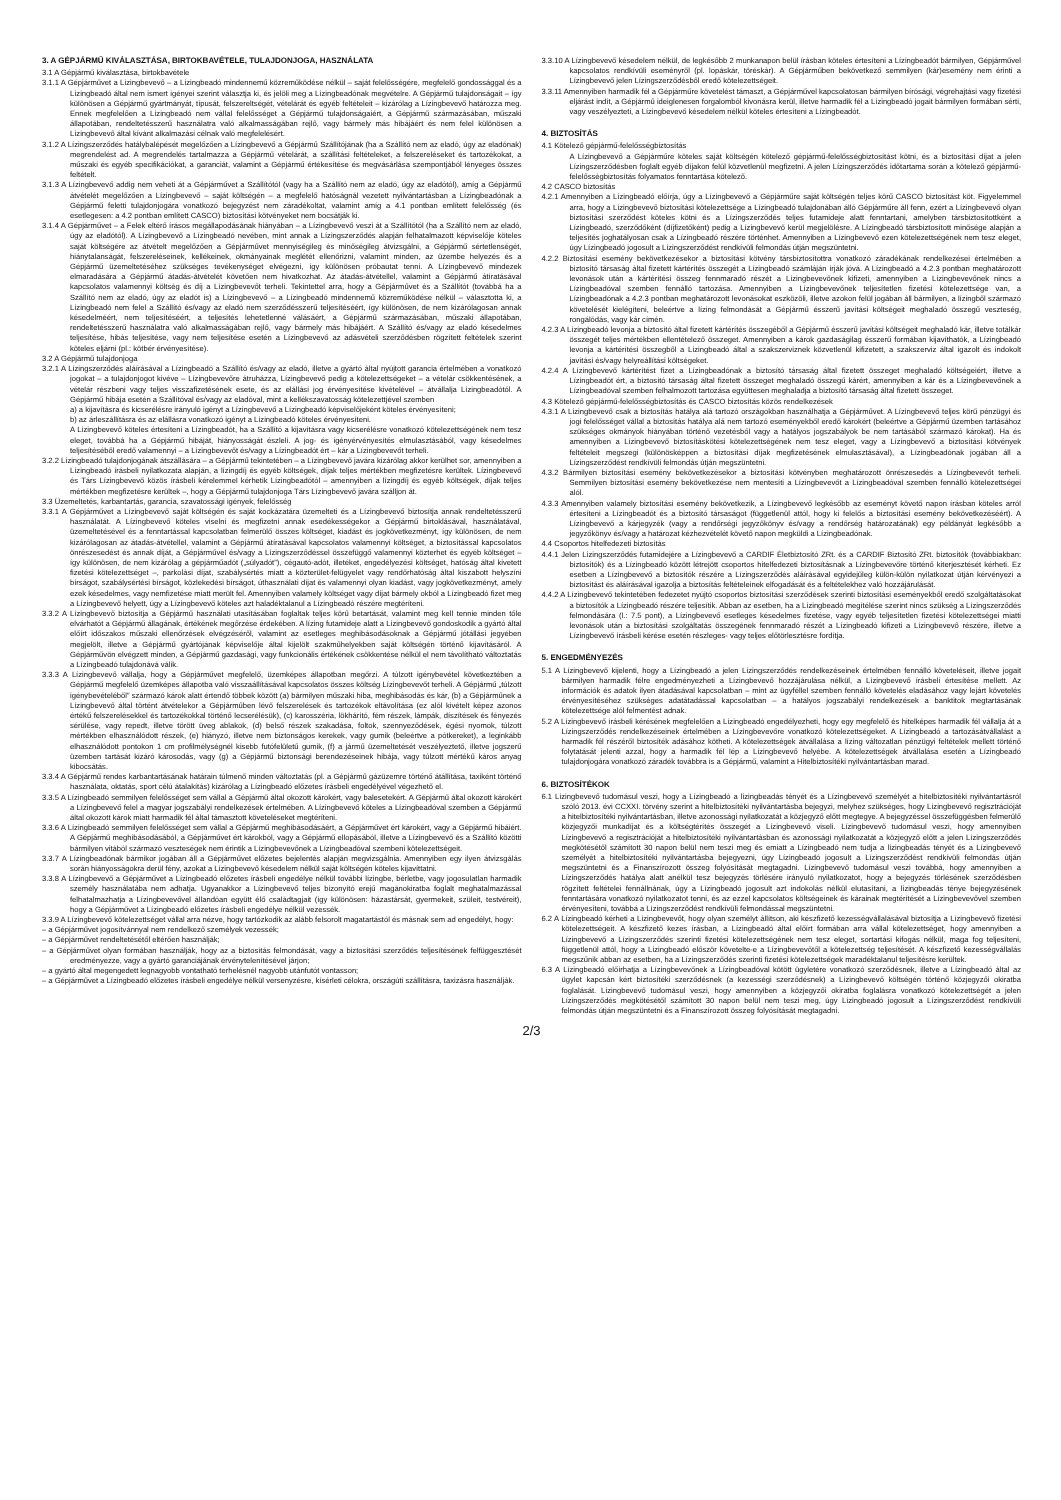3. A GÉPJÁRMŰ KIVÁLASZTÁSA, BIRTOKBAVÉTELE, TULAJDONJOGA, HASZNÁLATA
3.1 A Gépjármű kiválasztása, birtokbavétele
3.1.1 A Gépjárművet a Lízingbevevő – a Lízingbeadó mindennemű közreműködése nélkül – saját felelősségére, megfelelő gondossággal és a Lízingbeadó által nem ismert igényei szerint választja ki, és jelöli meg a Lízingbeadónak megvételre. A Gépjármű tulajdonságait – így különösen a Gépjármű gyártmányát, típusát, felszereltségét, vételárát és egyéb feltételeit – kizárólag a Lízingbevevő határozza meg. Ennek megfelelően a Lízingbeadó nem vállal felelősséget a Gépjármű tulajdonságaiért, a Gépjármű származásában, műszaki állapotában, rendeltetésszerű használatra való alkalmasságában rejlő, vagy bármely más hibájáért és nem felel különösen a Lízingbevevő által kívánt alkalmazási célnak való megfelelésért.
3.1.2 A Lízingszerződés hatálybalépését megelőzően a Lízingbevevő a Gépjármű Szállítójának (ha a Szállító nem az eladó, úgy az eladónak) megrendelést ad. A megrendelés tartalmazza a Gépjármű vételárát, a szállítási feltételeket, a felszereléseket és tartozékokat, a műszaki és egyéb specifikációkat, a garanciát, valamint a Gépjármű értékesítése és megvásárlása szempontjából lényeges összes feltételt.
3.1.3 A Lízingbevevő addig nem veheti át a Gépjárművet a Szállítótól (vagy ha a Szállító nem az eladó, úgy az eladótól), amíg a Gépjármű átvételét megelőzően a Lízingbevevő – saját költségén – a megfelelő hatóságnál vezetett nyilvántartásban a Lízingbeadónak a Gépjármű feletti tulajdonjogára vonatkozó bejegyzést nem záradékoltat, valamint amíg a 4.1 pontban említett felelősség (és esetlegesen: a 4.2 pontban említett CASCO) biztosítási kötvényeket nem bocsátják ki.
3.1.4 A Gépjárművet – a Felek eltérő írásos megállapodásának hiányában – a Lízingbevevő veszi át a Szállítótól (ha a Szállító nem az eladó, úgy az eladótól). A Lízingbevevő a Lízingbeadó nevében, mint annak a Lízingszerződés alapján felhatalmazott képviselője köteles saját költségére az átvételt megelőzően a Gépjárművet mennyiségileg és minőségileg átvizsgálni, a Gépjármű sértetlenségét, hiánytalanságát, felszereléseinek, kellékeinek, okmányainak meglétét ellenőrizni, valamint minden, az üzembe helyezés és a Gépjármű üzemeltetéséhez szükséges tevékenységet elvégezni, így különösen próbautat tenni. A Lízingbevevő mindezek elmaradására a Gépjármű átadás-átvételét követően nem hivatkozhat. Az átadás-átvétellel, valamint a Gépjármű átíratásával kapcsolatos valamennyi költség és díj a Lízingbevevőt terheli. Tekintettel arra, hogy a Gépjárművet és a Szállítót (továbbá ha a Szállító nem az eladó, úgy az eladót is) a Lízingbevevő – a Lízingbeadó mindennemű közreműködése nélkül – választotta ki, a Lízingbeadó nem felel a Szállító és/vagy az eladó nem szerződésszerű teljesítéséért, így különösen, de nem kizárólagosan annak késedelméért, nem teljesítéséért, a teljesítés lehetetlenné válásáért, a Gépjármű származásában, műszaki állapotában, rendeltetésszerű használatra való alkalmasságában rejlő, vagy bármely más hibájáért. A Szállító és/vagy az eladó késedelmes teljesítése, hibás teljesítése, vagy nem teljesítése esetén a Lízingbevevő az adásvételi szerződésben rögzített feltételek szerint köteles eljárni (pl.: kötbér érvényesítése).
3.2 A Gépjármű tulajdonjoga
3.2.1 A Lízingszerződés aláírásával a Lízingbeadó a Szállító és/vagy az eladó, illetve a gyártó által nyújtott garancia értelmében a vonatkozó jogokat – a tulajdonjogot kivéve – Lízingbevevőre átruházza, Lízingbevevő pedig a kötelezettségeket – a vételár csökkentésének, a vételár részbeni vagy teljes visszafizetésének esete, és az elállási jog érvényesítése kivételével – átvállalja Lízingbeadótól. A Gépjármű hibája esetén a Szállítóval és/vagy az eladóval, mint a kellékszavatosság kötelezettjével szemben
a) a kijavításra és kicserélésre irányuló igényt a Lízingbevevő a Lízingbeadó képviselőjeként köteles érvényesíteni;
b) az árleszállításra és az elállásra vonatkozó igényt a Lízingbeadó köteles érvényesíteni.
A Lízingbevevő köteles értesíteni a Lízingbeadót, ha a Szállító a kijavításra vagy kicserélésre vonatkozó kötelezettségének nem tesz eleget, továbbá ha a Gépjármű hibáját, hiányosságát észleli. A jog- és igényérvényesítés elmulasztásából, vagy késedelmes teljesítéséből eredő valamennyi – a Lízingbevevőt és/vagy a Lízingbeadót ért – kár a Lízingbevevőt terheli.
3.2.2 Lízingbeadó tulajdonjogának átszállására – a Gépjármű tekintetében – a Lízingbevevő javára kizárólag akkor kerülhet sor, amennyiben a Lízingbeadó írásbeli nyilatkozata alapján, a lízingdíj és egyéb költségek, díjak teljes mértékben megfizetésre kerültek. Lízingbevevő és Társ Lízingbevevő közös írásbeli kérelemmel kérhetik Lízingbeadótól – amennyiben a lízingdíj és egyéb költségek, díjak teljes mértékben megfizetésre kerültek –, hogy a Gépjármű tulajdonjoga Társ Lízingbevevő javára szálljon át.
3.3 Üzemeltetés, karbantartás, garancia, szavatossági igények, felelősség
3.3.1 A Gépjárművet a Lízingbevevő saját költségén és saját kockázatára üzemelteti és a Lízingbevevő biztosítja annak rendeltetésszerű használatát. A Lízingbevevő köteles viselni és megfizetni annak esedékességekor a Gépjármű birtoklásával, használatával, üzemeltetésével és a fenntartással kapcsolatban felmerülő összes költséget, kiadást és jogkövetkezményt, így különösen, de nem kizárólagosan az átadás-átvétellel, valamint a Gépjármű átíratásával kapcsolatos valamennyi költséget, a biztosítással kapcsolatos önrészesedést és annak díját, a Gépjárművel és/vagy a Lízingszerződéssel összefüggő valamennyi közterhet és egyéb költséget – így különösen, de nem kizárólag a gépjárműadót („súlyadót”), cégautó-adót, illetéket, engedélyezési költséget, hatóság által kivetett fizetési kötelezettséget –, parkolási díjat, szabálysértés miatt a közterület-felügyelet vagy rendőrhatóság által kiszabott helyszíni bírságot, szabálysértési bírságot, közlekedési bírságot, úthasználati díjat és valamennyi olyan kiadást, vagy jogkövetkezményt, amely ezek késedelmes, vagy nemfizetése miatt merült fel. Amennyiben valamely költséget vagy díjat bármely okból a Lízingbeadó fizet meg a Lízingbevevő helyett, úgy a Lízingbevevő köteles azt haladéktalanul a Lízingbeadó részére megtéríteni.
3.3.2 A Lízingbevevő biztosítja a Gépjármű használati utasításában foglaltak teljes körű betartását, valamint meg kell tennie minden tőle elvárhatót a Gépjármű állagának, értékének megőrzése érdekében. A lízing futamideje alatt a Lízingbevevő gondoskodik a gyártó által előírt időszakos műszaki ellenőrzések elvégzéséről, valamint az esetleges meghibásodásoknak a Gépjármű jótállási jegyében megjelölt, illetve a Gépjármű gyártójának képviselője által kijelölt szakműhelyekben saját költségén történő kijavításáról. A Gépjárművön elvégzett minden, a Gépjármű gazdasági, vagy funkcionális értékének csökkentése nélkül el nem távolítható változtatás a Lízingbeadó tulajdonává válik.
3.3.3 A Lízingbevevő vállalja, hogy a Gépjárművet megfelelő, üzemképes állapotban megőrzi. A túlzott igénybevétel következtében a Gépjármű megfelelő üzemképes állapotba való visszaállításával kapcsolatos összes költség Lízingbevevőt terheli. A Gépjármű „túlzott igénybevételéből” származó károk alatt értendő többek között (a) bármilyen műszaki hiba, meghibásodás és kár, (b) a Gépjárműnek a Lízingbevevő által történt átvételekor a Gépjárműben lévő felszerelések és tartozékok eltávolítása (ez alól kivételt képez azonos értékű felszerelésekkel és tartozékokkal történő lecserélésük), (c) karosszéria, lökhárító, fém részek, lámpák, díszítések és fényezés sérülése, vagy repedt, illetve törött üveg ablakok, (d) belső részek szakadása, foltok, szennyeződések, égési nyomok, túlzott mértékben elhasználódott részek, (e) hiányzó, illetve nem biztonságos kerekek, vagy gumik (beleértve a pótkereket), a leginkább elhasználódott pontokon 1 cm profilmélységnél kisebb futófelületű gumik, (f) a jármű üzemeltetését veszélyeztető, illetve jogszerű üzemben tartását kizáró károsodás, vagy (g) a Gépjármű biztonsági berendezéseinek hibája, vagy túlzott mértékű káros anyag kibocsátás.
3.3.4 A Gépjármű rendes karbantartásának határain túlmenő minden változtatás (pl. a Gépjármű gázüzemre történő átállítása, taxiként történő használata, oktatás, sport célú átalakítás) kizárólag a Lízingbeadó előzetes írásbeli engedélyével végezhető el.
3.3.5 A Lízingbeadó semmilyen felelősséget sem vállal a Gépjármű által okozott károkért, vagy balesetekért. A Gépjármű által okozott károkért a Lízingbevevő felel a magyar jogszabályi rendelkezések értelmében. A Lízingbevevő köteles a Lízingbeadóval szemben a Gépjármű által okozott károk miatt harmadik fél által támasztott követeléseket megtéríteni.
3.3.6 A Lízingbeadó semmilyen felelősséget sem vállal a Gépjármű meghibásodásáért, a Gépjárművet ért károkért, vagy a Gépjármű hibáiért. A Gépjármű meghibásodásából, a Gépjárművet ért károkból, vagy a Gépjármű ellopásából, illetve a Lízingbevevő és a Szállító közötti bármilyen vitából származó veszteségek nem érintik a Lízingbevevőnek a Lízingbeadóval szembeni kötelezettségeit.
3.3.7 A Lízingbeadónak bármikor jogában áll a Gépjárművet előzetes bejelentés alapján megvizsgálnia. Amennyiben egy ilyen átvizsgálás során hiányosságokra derül fény, azokat a Lízingbevevő késedelem nélkül saját költségén köteles kijavíttatni.
3.3.8 A Lízingbevevő a Gépjárművet a Lízingbeadó előzetes írásbeli engedélye nélkül további lízingbe, bérletbe, vagy jogosulatlan harmadik személy használatába nem adhatja. Ugyanakkor a Lízingbevevő teljes bizonyító erejű magánokiratba foglalt meghatalmazással felhatalmazhatja a Lízingbevevővel állandóan együtt élő családtagjait (így különösen: házastársát, gyermekeit, szüleit, testvéreit), hogy a Gépjárművet a Lízingbeadó előzetes írásbeli engedélye nélkül vezessék.
3.3.9 A Lízingbevevő kötelezettséget vállal arra nézve, hogy tartózkodik az alább felsorolt magatartástól és másnak sem ad engedélyt, hogy:
– a Gépjárművet jogosítvánnyal nem rendelkező személyek vezessék;
– a Gépjárművet rendeltetésétől eltérően használják;
– a Gépjárművet olyan formában használják, hogy az a biztosítás felmondását, vagy a biztosítási szerződés teljesítésének felfüggesztését eredményezze, vagy a gyártó garanciájának érvénytelenítésével járjon;
– a gyártó által megengedett legnagyobb vontatható terhelésnél nagyobb utánfutót vontasson;
– a Gépjárművet a Lízingbeadó előzetes írásbeli engedélye nélkül versenyzésre, kísérleti célokra, országúti szállításra, taxizásra használják.
3.3.10 A Lízingbevevő késedelem nélkül, de legkésőbb 2 munkanapon belül írásban köteles értesíteni a Lízingbeadót bármilyen, Gépjárművel kapcsolatos rendkívüli eseményről (pl. lopáskár, töréskár). A Gépjárműben bekövetkező semmilyen (kár)esemény nem érinti a Lízingbevevő jelen Lízingszerződésből eredő kötelezettségeit.
3.3.11 Amennyiben harmadik fél a Gépjárműre követelést támaszt, a Gépjárművel kapcsolatosan bármilyen bírósági, végrehajtási vagy fizetési eljárást indít, a Gépjármű ideiglenesen forgalomból kivonásra kerül, illetve harmadik fél a Lízingbeadó jogait bármilyen formában sérti, vagy veszélyezteti, a Lízingbevevő késedelem nélkül köteles értesíteni a Lízingbeadót.
4. BIZTOSÍTÁS
4.1 Kötelező gépjármű-felelősségbiztosítás
A Lízingbevevő a Gépjárműre köteles saját költségén kötelező gépjármű-felelősségbiztosítást kötni, és a biztosítási díjat a jelen Lízingszerződésben foglalt egyéb díjakon felül közvetlenül megfizetni. A jelen Lízingszerződés időtartama során a kötelező gépjármű-felelősségbiztosítás folyamatos fenntartása kötelező.
4.2 CASCO biztosítás
4.2.1 Amennyiben a Lízingbeadó előírja, úgy a Lízingbevevő a Gépjárműre saját költségén teljes körű CASCO biztosítást köt. Figyelemmel arra, hogy a Lízingbevevő biztosítási kötelezettsége a Lízingbeadó tulajdonában álló Gépjárműre áll fenn, ezért a Lízingbevevő olyan biztosítási szerződést köteles kötni és a Lízingszerződés teljes futamideje alatt fenntartani, amelyben társbiztosítottként a Lízingbeadó, szerződőként (díjfizetőként) pedig a Lízingbevevő kerül megjelölésre. A Lízingbeadó társbiztosított minősége alapján a teljesítés joghatályosan csak a Lízingbeadó részére történhet. Amennyiben a Lízingbevevő ezen kötelezettségének nem tesz eleget, úgy Lízingbeadó jogosult a Lízingszerződést rendkívüli felmondás útján megszüntetni.
4.2.2 Biztosítási esemény bekövetkezésekor a biztosítási kötvény társbiztosítottra vonatkozó záradékának rendelkezései értelmében a biztosító társaság által fizetett kártérítés összegét a Lízingbeadó számláján írják jóvá. A Lízingbeadó a 4.2.3 pontban meghatározott levonások után a kártérítési összeg fennmaradó részét a Lízingbevevőnek kifizeti, amennyiben a Lízingbevevőnek nincs a Lízingbeadóval szemben fennálló tartozása. Amennyiben a Lízingbevevőnek teljesítetlen fizetési kötelezettsége van, a Lízingbeadónak a 4.2.3 pontban meghatározott levonásokat eszközöli, illetve azokon felül jogában áll bármilyen, a lízingből származó követelését kielégíteni, beleértve a lízing felmondását a Gépjármű ésszerű javítási költségeit meghaladó összegű veszteség, rongálódás, vagy kár címén.
4.2.3 A Lízingbeadó levonja a biztosító által fizetett kártérítés összegéből a Gépjármű ésszerű javítási költségeit meghaladó kár, illetve totálkár összegét teljes mértékben ellentételező összeget. Amennyiben a károk gazdaságilag ésszerű formában kijavíthatók, a Lízingbeadó levonja a kártérítési összegből a Lízingbeadó által a szakszerviznek közvetlenül kifizetett, a szakszerviz által igazolt és indokolt javítási és/vagy helyreállítási költségeket.
4.2.4 A Lízingbevevő kártérítést fizet a Lízingbeadónak a biztosító társaság által fizetett összeget meghaladó költségeiért, illetve a Lízingbeadót ért, a biztosító társaság által fizetett összeget meghaladó összegű kárért, amennyiben a kár és a Lízingbevevőnek a Lízingbeadóval szemben felhalmozott tartozása együttesen meghaladja a biztosító társaság által fizetett összeget.
4.3 Kötelező gépjármű-felelősségbiztosítás és CASCO biztosítás közös rendelkezések
4.3.1 A Lízingbevevő csak a biztosítás hatálya alá tartozó országokban használhatja a Gépjárművet. A Lízingbevevő teljes körű pénzügyi és jogi felelősséget vállal a biztosítás hatálya alá nem tartozó eseményekből eredő károkért (beleértve a Gépjármű üzemben tartásához szükséges okmányok hiányában történő vezetésből vagy a hatályos jogszabályok be nem tartásából származó károkat). Ha és amennyiben a Lízingbevevő biztosításkötési kötelezettségének nem tesz eleget, vagy a Lízingbevevő a biztosítási kötvények feltételeit megszegi (különösképpen a biztosítási díjak megfizetésének elmulasztásával), a Lízingbeadónak jogában áll a Lízingszerződést rendkívüli felmondás útján megszüntetni.
4.3.2 Bármilyen biztosítási esemény bekövetkezésekor a biztosítási kötvényben meghatározott önrészesedés a Lízingbevevőt terheli. Semmilyen biztosítási esemény bekövetkezése nem mentesíti a Lízingbevevőt a Lízingbeadóval szemben fennálló kötelezettségei alól.
4.3.3 Amennyiben valamely biztosítási esemény bekövetkezik, a Lízingbevevő legkésőbb az eseményt követő napon írásban köteles arról értesíteni a Lízingbeadót és a biztosító társaságot (függetlenül attól, hogy ki felelős a biztosítási esemény bekövetkezéséért). A Lízingbevevő a kárjegyzék (vagy a rendőrségi jegyzőkönyv és/vagy a rendőrség határozatának) egy példányát legkésőbb a jegyzőkönyv és/vagy a határozat kézhezvételét követő napon megküldi a Lízingbeadónak.
4.4 Csoportos hitelfedezeti biztosítás
4.4.1 Jelen Lízingszerződés futamidejére a Lízingbevevő a CARDIF Életbiztosító ZRt. és a CARDIF Biztosító ZRt. biztosítók (továbbiakban: biztosítók) és a Lízingbeadó között létrejött csoportos hitelfedezeti biztosításnak a Lízingbevevőre történő kiterjesztését kérheti. Ez esetben a Lízingbevevő a biztosítók részére a Lízingszerződés aláírásával egyidejűleg külön-külön nyilatkozat útján kérvényezi a biztosítást és aláírásával igazolja a biztosítás feltételeinek elfogadását és a feltételekhez való hozzájárulását.
4.4.2 A Lízingbevevő tekintetében fedezetet nyújtó csoportos biztosítási szerződések szerinti biztosítási eseményekből eredő szolgáltatásokat a biztosítók a Lízingbeadó részére teljesítik. Abban az esetben, ha a Lízingbeadó megítélése szerint nincs szükség a Lízingszerződés felmondására (l.: 7.5 pont), a Lízingbevevő esetleges késedelmes fizetése, vagy egyéb teljesítetlen fizetési kötelezettségei miatti levonások után a biztosítási szolgáltatás összegének fennmaradó részét a Lízingbeadó kifizeti a Lízingbevevő részére, illetve a Lízingbevevő írásbeli kérése esetén részleges- vagy teljes előtörlesztésre fordítja.
5. ENGEDMÉNYEZÉS
5.1 A Lízingbevevő kijelenti, hogy a Lízingbeadó a jelen Lízingszerződés rendelkezéseinek értelmében fennálló követeléseit, illetve jogait bármilyen harmadik félre engedményezheti a Lízingbevevő hozzájárulása nélkül, a Lízingbevevő írásbeli értesítése mellett. Az információk és adatok ilyen átadásával kapcsolatban – mint az ügyféllel szemben fennálló követelés eladásához vagy lejárt követelés érvényesítéséhez szükséges adatátadással kapcsolatban – a hatályos jogszabályi rendelkezések a banktitok megtartásának kötelezettsége alól felmentést adnak.
5.2 A Lízingbevevő írásbeli kérésének megfelelően a Lízingbeadó engedélyezheti, hogy egy megfelelő és hitelképes harmadik fél vállalja át a Lízingszerződés rendelkezéseinek értelmében a Lízingbevevőre vonatkozó kötelezettségeket. A Lízingbeadó a tartozásátvállalást a harmadik fél részéről biztosíték adásához kötheti. A kötelezettségek átvállalása a lízing változatlan pénzügyi feltételek mellett történő folytatását jelenti azzal, hogy a harmadik fél lép a Lízingbevevő helyébe. A kötelezettségek átvállalása esetén a Lízingbeadó tulajdonjogára vonatkozó záradék továbbra is a Gépjármű, valamint a Hitelbiztosítéki nyilvántartásban marad.
6. BIZTOSÍTÉKOK
6.1 Lízingbevevő tudomásul veszi, hogy a Lízingbeadó a lízingbeadás tényét és a Lízingbevevő személyét a hitelbiztosítéki nyilvántartásról szóló 2013. évi CCXXI. törvény szerint a hitelbiztosítéki nyilvántartásba bejegyzi, melyhez szükséges, hogy Lízingbevevő regisztrációját a hitelbiztosítéki nyilvántartásban, illetve azonossági nyilatkozatát a közjegyző előtt megtegye. A bejegyzéssel összefüggésben felmerülő közjegyzői munkadíjat és a költségtérítés összegét a Lízingbevevő viseli. Lízingbevevő tudomásul veszi, hogy amennyiben Lízingbevevő a regisztrációját a hitelbiztosítéki nyilvántartásban és azonossági nyilatkozatát a közjegyző előtt a jelen Lízingszerződés megkötésétől számított 30 napon belül nem teszi meg és emiatt a Lízingbeadó nem tudja a lízingbeadás tényét és a Lízingbevevő személyét a hitelbiztosítéki nyilvántartásba bejegyezni, úgy Lízingbeadó jogosult a Lízingszerződést rendkívüli felmondás útján megszüntetni és a Finanszírozott összeg folyósítását megtagadni. Lízingbevevő tudomásul veszi továbbá, hogy amennyiben a Lízingszerződés hatálya alatt anélkül tesz bejegyzés törlésére irányuló nyilatkozatot, hogy a bejegyzés törlésének szerződésben rögzített feltételei fennállnának, úgy a Lízingbeadó jogosult azt indokolás nélkül elutasítani, a lízingbeadás ténye bejegyzésének fenntartására vonatkozó nyilatkozatot tenni, és az ezzel kapcsolatos költségeinek és kárainak megtérítését a Lízingbevevővel szemben érvényesíteni, továbbá a Lízingszerződést rendkívüli felmondással megszüntetni.
6.2 A Lízingbeadó kérheti a Lízingbevevőt, hogy olyan személyt állítson, aki készfizető kezességvállalásával biztosítja a Lízingbevevő fizetési kötelezettségeit. A készfizető kezes írásban, a Lízingbeadó által előírt formában arra vállal kötelezettséget, hogy amennyiben a Lízingbevevő a Lízingszerződés szerinti fizetési kötelezettségének nem tesz eleget, sortartási kifogás nélkül, maga fog teljesíteni, függetlenül attól, hogy a Lízingbeadó először követelte-e a Lízingbevevőtől a kötelezettség teljesítését. A készfizető kezességvállalás megszűnik abban az esetben, ha a Lízingszerződés szerinti fizetési kötelezettségek maradéktalanul teljesítésre kerültek.
6.3 A Lízingbeadó előírhatja a Lízingbevevőnek a Lízingbeadóval kötött ügyletére vonatkozó szerződésnek, illetve a Lízingbeadó által az ügylet kapcsán kért biztosítéki szerződésnek (a kezességi szerződésnek) a Lízingbevevő költségén történő közjegyzői okiratba foglalását. Lízingbevevő tudomásul veszi, hogy amennyiben a közjegyzői okiratba foglalásra vonatkozó kötelezettségét a jelen Lízingszerződés megkötésétől számított 30 napon belül nem teszi meg, úgy Lízingbeadó jogosult a Lízingszerződést rendkívüli felmondás útján megszüntetni és a Finanszírozott összeg folyósítását megtagadni.
2/3